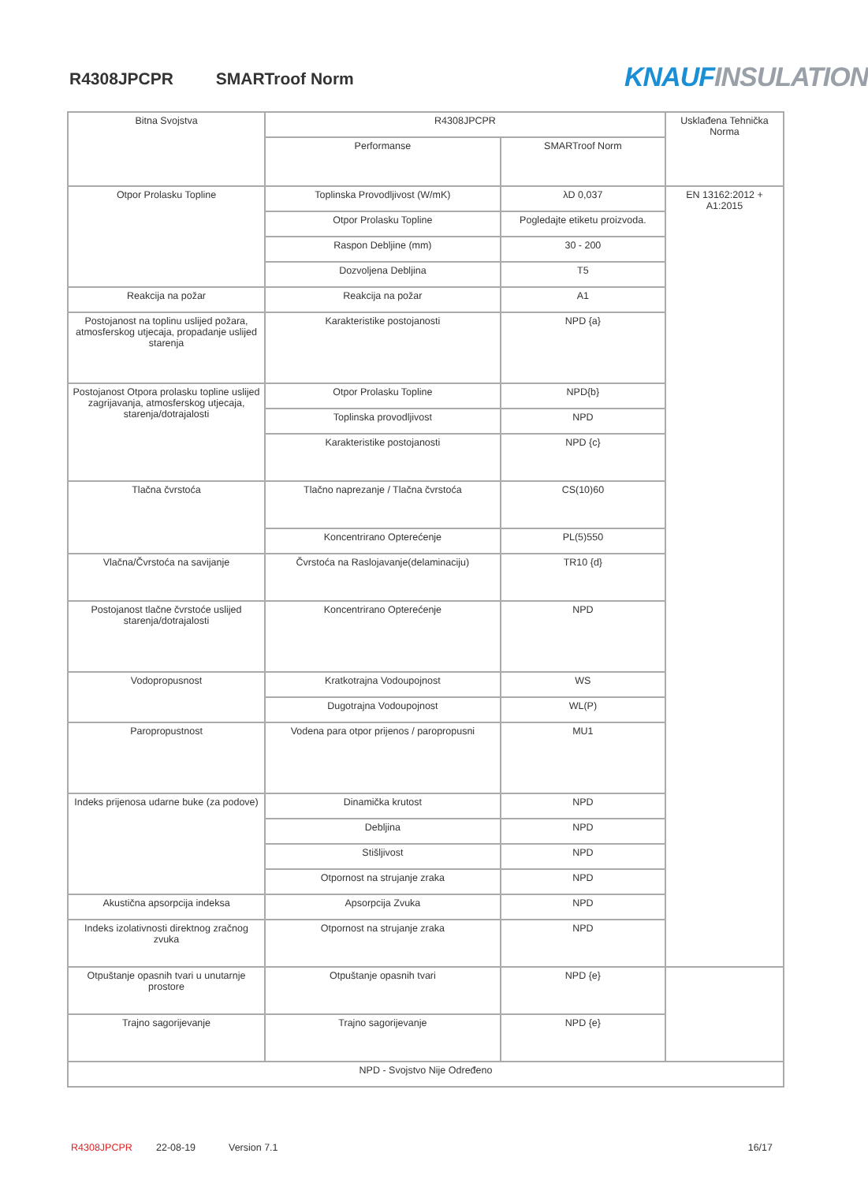R4308JPCPR SMARTroof Norm KNAUF INSULATION
| Bitna Svojstva | R4308JPCPR | | Usklađena Tehnička Norma |
| --- | --- | --- | --- |
| | Performanse | SMARTroof Norm | |
| Otpor Prolasku Topline | Toplinska Provodljivost (W/mK) | λD 0,037 | EN 13162:2012 + A1:2015 |
| | Otpor Prolasku Topline | Pogledajte etiketu proizvoda. | |
| | Raspon Debljine (mm) | 30 - 200 | |
| | Dozvoljena Debljina | T5 | |
| Reakcija na požar | Reakcija na požar | A1 | |
| Postojanost na toplinu uslijed požara, atmosferskog utjecaja, propadanje uslijed starenja | Karakteristike postojanosti | NPD {a} | |
| Postojanost Otpora prolasku topline uslijed zagrijavanja, atmosferskog utjecaja, starenja/dotrajalosti | Otpor Prolasku Topline | NPD{b} | |
| | Toplinska provodljivost | NPD | |
| | Karakteristike postojanosti | NPD {c} | |
| Tlačna čvrstoća | Tlačno naprezanje / Tlačna čvrstoća | CS(10)60 | |
| | Koncentrirano Opterećenje | PL(5)550 | |
| Vlačna/Čvrstoća na savijanje | Čvrstoća na Raslojavanje(delaminaciju) | TR10 {d} | |
| Postojanost tlačne čvrstoće uslijed starenja/dotrajalosti | Koncentrirano Opterećenje | NPD | |
| Vodopropusnost | Kratkotrajna Vodoupojnost | WS | |
| | Dugotrajna Vodoupojnost | WL(P) | |
| Paropropustnost | Vodena para otpor prijenos / paropropusni | MU1 | |
| Indeks prijenosa udarne buke (za podove) | Dinamička krutost | NPD | |
| | Debljina | NPD | |
| | Stišljivost | NPD | |
| | Otpornost na strujanje zraka | NPD | |
| Akustična apsorpcija indeksa | Apsorpcija Zvuka | NPD | |
| Indeks izolativnosti direktnog zračnog zvuka | Otpornost na strujanje zraka | NPD | |
| Otpuštanje opasnih tvari u unutarnje prostore | Otpuštanje opasnih tvari | NPD {e} | |
| Trajno sagorijevanje | Trajno sagorijevanje | NPD {e} | |
| NPD - Svojstvo Nije Određeno | | | |
R4308JPCPR 22-08-19 Version 7.1 16/17